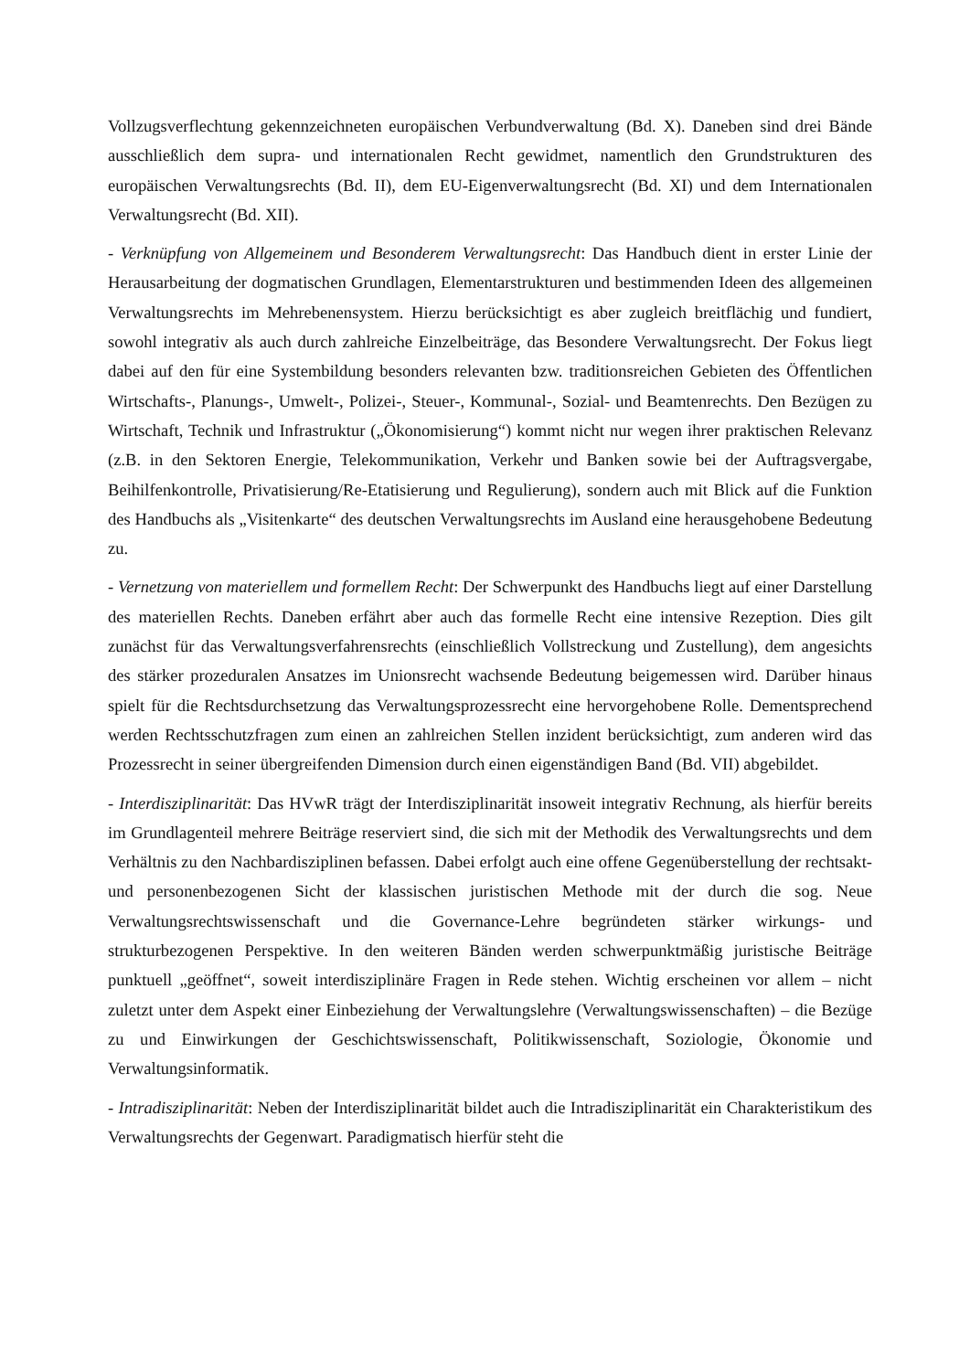Vollzugsverflechtung gekennzeichneten europäischen Verbundverwaltung (Bd. X). Daneben sind drei Bände ausschließlich dem supra- und internationalen Recht gewidmet, namentlich den Grundstrukturen des europäischen Verwaltungsrechts (Bd. II), dem EU-Eigenverwaltungsrecht (Bd. XI) und dem Internationalen Verwaltungsrecht (Bd. XII).
- Verknüpfung von Allgemeinem und Besonderem Verwaltungsrecht: Das Handbuch dient in erster Linie der Herausarbeitung der dogmatischen Grundlagen, Elementarstrukturen und bestimmenden Ideen des allgemeinen Verwaltungsrechts im Mehrebenensystem. Hierzu berücksichtigt es aber zugleich breitflächig und fundiert, sowohl integrativ als auch durch zahlreiche Einzelbeiträge, das Besondere Verwaltungsrecht. Der Fokus liegt dabei auf den für eine Systembildung besonders relevanten bzw. traditionsreichen Gebieten des Öffentlichen Wirtschafts-, Planungs-, Umwelt-, Polizei-, Steuer-, Kommunal-, Sozial- und Beamtenrechts. Den Bezügen zu Wirtschaft, Technik und Infrastruktur („Ökonomisierung“) kommt nicht nur wegen ihrer praktischen Relevanz (z.B. in den Sektoren Energie, Telekommunikation, Verkehr und Banken sowie bei der Auftragsvergabe, Beihilfenkontrolle, Privatisierung/Re-Etatisierung und Regulierung), sondern auch mit Blick auf die Funktion des Handbuchs als „Visitenkarte“ des deutschen Verwaltungsrechts im Ausland eine herausgehobene Bedeutung zu.
- Vernetzung von materiellem und formellem Recht: Der Schwerpunkt des Handbuchs liegt auf einer Darstellung des materiellen Rechts. Daneben erfährt aber auch das formelle Recht eine intensive Rezeption. Dies gilt zunächst für das Verwaltungsverfahrensrechts (einschließlich Vollstreckung und Zustellung), dem angesichts des stärker prozeduralen Ansatzes im Unionsrecht wachsende Bedeutung beigemessen wird. Darüber hinaus spielt für die Rechtsdurchsetzung das Verwaltungsprozessrecht eine hervorgehobene Rolle. Dementsprechend werden Rechtsschutzfragen zum einen an zahlreichen Stellen inzident berücksichtigt, zum anderen wird das Prozessrecht in seiner übergreifenden Dimension durch einen eigenständigen Band (Bd. VII) abgebildet.
- Interdisziplinarität: Das HVwR trägt der Interdisziplinarität insoweit integrativ Rechnung, als hierfür bereits im Grundlagenteil mehrere Beiträge reserviert sind, die sich mit der Methodik des Verwaltungsrechts und dem Verhältnis zu den Nachbardisziplinen befassen. Dabei erfolgt auch eine offene Gegenüberstellung der rechtsakt- und personenbezogenen Sicht der klassischen juristischen Methode mit der durch die sog. Neue Verwaltungsrechtswissenschaft und die Governance-Lehre begründeten stärker wirkungs- und strukturbezogenen Perspektive. In den weiteren Bänden werden schwerpunktmäßig juristische Beiträge punktuell „geöffnet“, soweit interdisziplinäre Fragen in Rede stehen. Wichtig erscheinen vor allem – nicht zuletzt unter dem Aspekt einer Einbeziehung der Verwaltungslehre (Verwaltungswissenschaften) – die Bezüge zu und Einwirkungen der Geschichtswissenschaft, Politikwissenschaft, Soziologie, Ökonomie und Verwaltungsinformatik.
- Intradisziplinarität: Neben der Interdisziplinarität bildet auch die Intradisziplinarität ein Charakteristikum des Verwaltungsrechts der Gegenwart. Paradigmatisch hierfür steht die